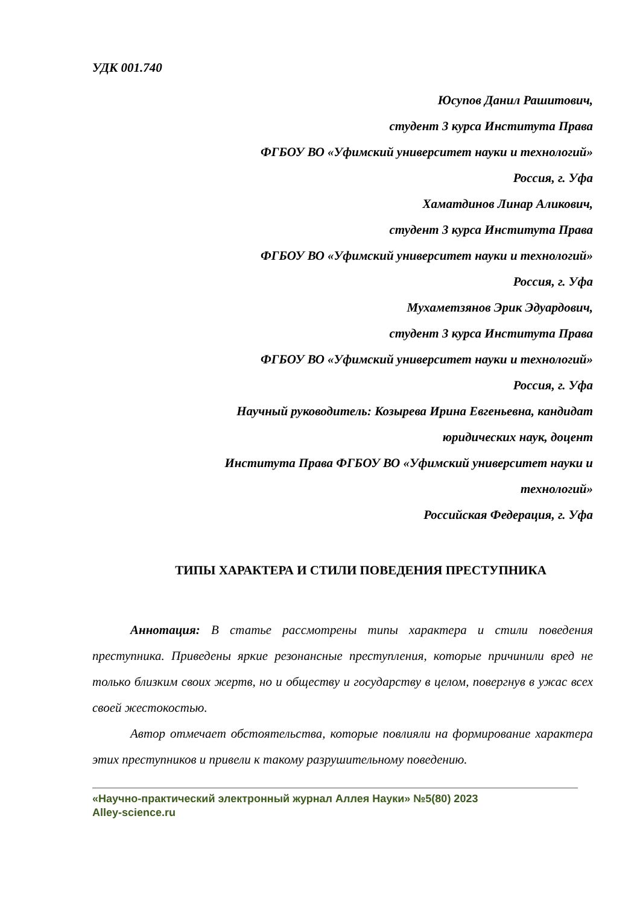УДК 001.740
Юсупов Данил Рашитович,
студент 3 курса Института Права
ФГБОУ ВО «Уфимский университет науки и технологий»
Россия, г. Уфа
Хаматдинов Линар Аликович,
студент 3 курса Института Права
ФГБОУ ВО «Уфимский университет науки и технологий»
Россия, г. Уфа
Мухаметзянов Эрик Эдуардович,
студент 3 курса Института Права
ФГБОУ ВО «Уфимский университет науки и технологий»
Россия, г. Уфа
Научный руководитель: Козырева Ирина Евгеньевна, кандидат
юридических наук, доцент
Института Права ФГБОУ ВО «Уфимский университет науки и
технологий»
Российская Федерация, г. Уфа
ТИПЫ ХАРАКТЕРА И СТИЛИ ПОВЕДЕНИЯ ПРЕСТУПНИКА
Аннотация: В статье рассмотрены типы характера и стили поведения преступника. Приведены яркие резонансные преступления, которые причинили вред не только близким своих жертв, но и обществу и государству в целом, повергнув в ужас всех своей жестокостью.
Автор отмечает обстоятельства, которые повлияли на формирование характера этих преступников и привели к такому разрушительному поведению.
«Научно-практический электронный журнал Аллея Науки» №5(80) 2023
Alley-science.ru